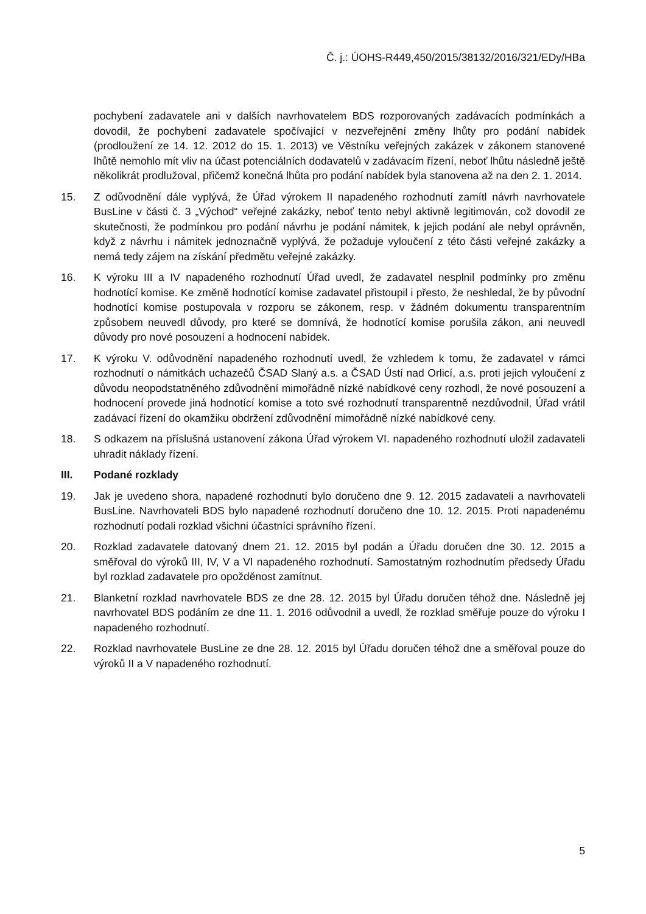Č. j.: ÚOHS-R449,450/2015/38132/2016/321/EDy/HBa
pochybení zadavatele ani v dalších navrhovatelem BDS rozporovaných zadávacích podmínkách a dovodil, že pochybení zadavatele spočívající v nezveřejnění změny lhůty pro podání nabídek (prodloužení ze 14. 12. 2012 do 15. 1. 2013) ve Věstníku veřejných zakázek v zákonem stanovené lhůtě nemohlo mít vliv na účast potenciálních dodavatelů v zadávacím řízení, neboť lhůtu následně ještě několikrát prodlužoval, přičemž konečná lhůta pro podání nabídek byla stanovena až na den 2. 1. 2014.
15. Z odůvodnění dále vyplývá, že Úřad výrokem II napadeného rozhodnutí zamítl návrh navrhovatele BusLine v části č. 3 „Východ“ veřejné zakázky, neboť tento nebyl aktivně legitimován, což dovodil ze skutečnosti, že podmínkou pro podání návrhu je podání námitek, k jejich podání ale nebyl oprávněn, když z návrhu i námitek jednoznačně vyplývá, že požaduje vyloučení z této části veřejné zakázky a nemá tedy zájem na získání předmětu veřejné zakázky.
16. K výroku III a IV napadeného rozhodnutí Úřad uvedl, že zadavatel nesplnil podmínky pro změnu hodnotící komise. Ke změně hodnotící komise zadavatel přistoupil i přesto, že neshledal, že by původní hodnotící komise postupovala v rozporu se zákonem, resp. v žádném dokumentu transparentním způsobem neuvedl důvody, pro které se domnívá, že hodnotící komise porušila zákon, ani neuvedl důvody pro nové posouzení a hodnocení nabídek.
17. K výroku V. odůvodnění napadeného rozhodnutí uvedl, že vzhledem k tomu, že zadavatel v rámci rozhodnutí o námitkách uchazečů ČSAD Slaný a.s. a ČSAD Ústí nad Orlicí, a.s. proti jejich vyloučení z důvodu neopodstatněného zdůvodnění mimořádně nízké nabídkové ceny rozhodl, že nové posouzení a hodnocení provede jiná hodnotící komise a toto své rozhodnutí transparentně nezdůvodnil, Úřad vrátil zadávací řízení do okamžiku obdržení zdůvodnění mimořádně nízké nabídkové ceny.
18. S odkazem na příslušná ustanovení zákona Úřad výrokem VI. napadeného rozhodnutí uložil zadavateli uhradit náklady řízení.
III. Podané rozklady
19. Jak je uvedeno shora, napadené rozhodnutí bylo doručeno dne 9. 12. 2015 zadavateli a navrhovateli BusLine. Navrhovateli BDS bylo napadené rozhodnutí doručeno dne 10. 12. 2015. Proti napadenému rozhodnutí podali rozklad všichni účastníci správního řízení.
20. Rozklad zadavatele datovaný dnem 21. 12. 2015 byl podán a Úřadu doručen dne 30. 12. 2015 a směřoval do výroků III, IV, V a VI napadeného rozhodnutí. Samostatným rozhodnutím předsedy Úřadu byl rozklad zadavatele pro opožděnost zamítnut.
21. Blanketní rozklad navrhovatele BDS ze dne 28. 12. 2015 byl Úřadu doručen téhož dne. Následně jej navrhovatel BDS podáním ze dne 11. 1. 2016 odůvodnil a uvedl, že rozklad směřuje pouze do výroku I napadeného rozhodnutí.
22. Rozklad navrhovatele BusLine ze dne 28. 12. 2015 byl Úřadu doručen téhož dne a směřoval pouze do výroků II a V napadeného rozhodnutí.
5